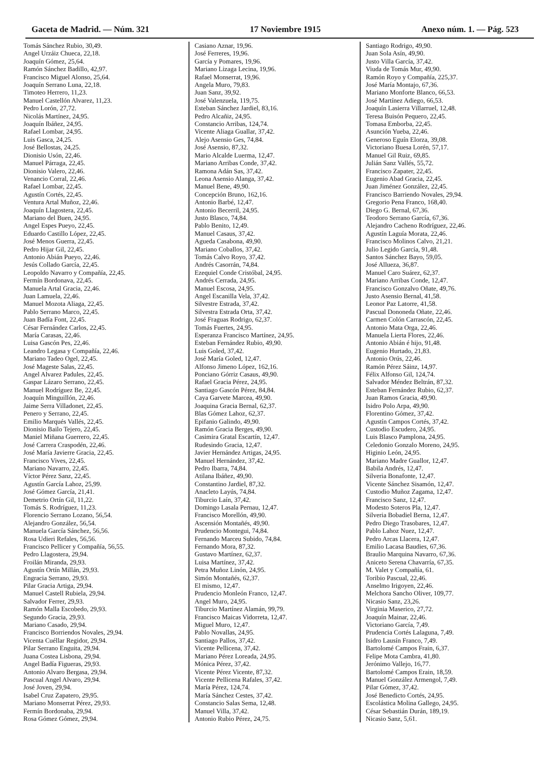Gaceta de Madrid. — Núm. 321 17 Noviembre 1915 Anexo núm. 1. — Pág. 523
Tomás Sánchez Rubio, 30,49.
Angel Urzáiz Chueca, 22,18.
Joaquín Gómez, 25,64.
Ramón Sánchez Badillo, 42,97.
Francisco Miguel Alonso, 25,64.
Joaquín Serrano Luna, 22,18.
Timoteo Herrero, 11,23.
Manuel Castellón Alvarez, 11,23.
Pedro Lorón, 27,72.
Nicolás Martínez, 24,95.
Joaquín Ibáñez, 24,95.
Rafael Lombar, 24,95.
Luis Gasca, 24,25.
José Bellostas, 24,25.
Dionisio Usón, 22,46.
Manuel Párraga, 22,45.
Dionisio Valero, 22,46.
Venancio Corral, 22,46.
Rafael Lombar, 22,45.
Agustín Cortés, 22,45.
Ventura Artal Muñoz, 22,46.
Joaquín Llagostera, 22,45.
Mariano del Buen, 24,95.
Angel Espes Pueyo, 22,45.
Eduardo Castillo López, 22,45.
José Menos Guerra, 22,45.
Pedro Hijar Gil, 22,45.
Antonio Abián Pueyo, 22,46.
Jesús Collado García, 22,45.
Leopoldo Navarro y Compañía, 22,45.
Fermín Bordonava, 22,45.
Manuela Artal Gracia, 22,46.
Juan Lamuela, 22,46.
Manuel Mozota Aliaga, 22,45.
Pablo Serrano Marco, 22,45.
Juan Badía Font, 22,45.
César Fernández Carlos, 22,45.
María Carasas, 22,46.
Luisa Gascón Pes, 22,46.
Leandro Legasa y Compañía, 22,46.
Mariano Tadeo Ogel, 22,45.
José Mageste Salas, 22,45.
Angel Alvarez Padules, 22,45.
Gaspar Lázaro Serrano, 22,45.
Manuel Rodríguez Be, 22,45.
Joaquín Minguillón, 22,46.
Jaime Serra Villadonet, 22,45.
Penero y Serrano, 22,45.
Emilio Marqués Vallés, 22,45.
Dionisio Bailo Tejero, 22,45.
Maniel Miñana Guerrero, 22,45.
José Carrera Craspodén, 22,46.
José María Javierre Gracia, 22,45.
Francisco Vives, 22,45.
Mariano Navarro, 22,45.
Víctor Pérez Sanz, 22,45.
Agustín García Lahoz, 25,99.
José Gómez García, 21,41.
Demetrio Ortín Gil, 11,22.
Tomás S. Rodríguez, 11,23.
Florencio Serrano Lozano, 56,54.
Alejandro González, 56,54.
Manuela García Sánchez, 56,56.
Rosa Udieri Refales, 56,56.
Francisco Pellicer y Compañía, 56,55.
Pedro Llagostera, 29,94.
Froilán Miranda, 29,93.
Agustín Ortín Millán, 29,93.
Engracia Serrano, 29,93.
Pilar Gracia Artiga, 29,94.
Manuel Castell Rubiela, 29,94.
Salvador Ferrer, 29,93.
Ramón Malla Escobedo, 29,93.
Segundo Gracia, 29,93.
Mariano Casado, 29,94.
Francisco Borriendos Novales, 29,94.
Vicenta Cuéllar Regidor, 29,94.
Pilar Serrano Enguita, 29,94.
Juana Costea Lisbona, 29,94.
Angel Badía Figueras, 29,93.
Antonio Alvaro Bergasa, 29,94.
Pascual Angel Alvaro, 29,94.
José Joven, 29,94.
Isabel Cruz Zapatero, 29,95.
Mariano Monserrat Pérez, 29,93.
Fermín Bordonaba, 29,94.
Rosa Gómez Gómez, 29,94.
Casiano Aznar, 19,96.
José Ferreres, 19,96.
García y Pomares, 19,96.
Mariano Lizaga Lecina, 19,96.
Rafael Monserrat, 19,96.
Angela Muro, 79,83.
Juan Sanz, 39,92.
José Valenzuela, 119,75.
Esteban Sánchez Jardiel, 83,16.
Pedro Alcañiz, 24,95.
Constancio Arribas, 124,74.
Vicente Aliaga Guallar, 37,42.
Alejo Asensio Ges, 74,84.
José Asensio, 87,32.
Mario Alcalde Luerma, 12,47.
Mariano Arribas Conde, 37,42.
Ramona Adán Sas, 37,42.
Leona Asensio Alanga, 37,42.
Manuel Bene, 49,90.
Concepción Bruno, 162,16.
Antonio Barbé, 12,47.
Antonio Becerril, 24,95.
Justo Blasco, 74,84.
Pablo Benito, 12,49.
Manuel Casaus, 37,42.
Agueda Casabona, 49,90.
Mariano Coballos, 37,42.
Tomás Calvo Royo, 37,42.
Andrés Casorrán, 74,84.
Ezequiel Conde Cristóbal, 24,95.
Andrés Cerrada, 24,95.
Manuel Escosa, 24,95.
Angel Escanilla Vela, 37,42.
Silvestre Estrada, 37,42.
Silvestra Estrada Orta, 37,42.
José Fraguas Rodrigo, 62,37.
Tomás Fuertes, 24,95.
Esperanza Francisco Martínez, 24,95.
Esteban Fernández Rubio, 49,90.
Luis Goled, 37,42.
José María Goled, 12,47.
Alfonso Jimeno López, 162,16.
Ponciano Górriz Casaus, 49,90.
Rafael Gracia Pérez, 24,95.
Santiago Gascón Pérez, 84,84.
Caya Garvete Marcea, 49,90.
Joaquina Gracia Bernal, 62,37.
Blas Gómez Lahoz, 62,37.
Epifanio Galindo, 49,90.
Ramón Gracia Berges, 49,90.
Casimira Gratal Escartín, 12,47.
Rudesindo Gracia, 12,47.
Javier Hernández Artigas, 24,95.
Manuel Hernández, 37,42.
Pedro Ibarra, 74,84.
Atilana Ibáñez, 49,90.
Constantino Jardiel, 87,32.
Anacleto Layús, 74,84.
Tiburcio Laín, 37,42.
Domingo Lasala Pernau, 12,47.
Francisco Morellón, 49,90.
Ascensión Montañés, 49,90.
Prudencio Montegui, 74,84.
Fernando Marceu Subido, 74,84.
Fernando Mora, 87,32.
Gustavo Martínez, 62,37.
Luisa Martínez, 37,42.
Petra Muñoz Linón, 24,95.
Simón Montañés, 62,37.
El mismo, 12,47.
Prudencio Monleón Franco, 12,47.
Angel Muro, 24,95.
Tiburcio Martínez Alamán, 99,79.
Francisco Maicas Vidorreta, 12,47.
Miguel Muro, 12,47.
Pablo Novallas, 24,95.
Santiago Pallos, 37,42.
Vicente Pellicena, 37,42.
Mariano Pérez Loreada, 24,95.
Mónica Pérez, 37,42.
Vicente Pérez Vicente, 87,32.
Vicente Pellicena Rafales, 37,42.
María Pérez, 124,74.
María Sánchez Cestes, 37,42.
Constancio Salas Sema, 12,48.
Manuel Villa, 37,42.
Antonio Rubio Pérez, 24,75.
Santiago Rodrigo, 49,90.
Juan Sola Asín, 49,90.
Justo Villa García, 37,42.
Viuda de Tomás Mur, 49,90.
Ramón Royo y Compañía, 225,37.
José María Montajo, 67,36.
Mariano Monforte Blanco, 66,53.
José Martínez Adiego, 66,53.
Joaquín Lasierra Villarruel, 12,48.
Teresa Buisón Pequero, 22,45.
Tomasa Emborba, 22,45.
Asunción Yueba, 22,46.
Generoso Eguín Elorza, 39,08.
Victoriano Buesa Lorén, 57,17.
Manuel Gil Ruiz, 69,85.
Julián Sanz Vallés, 55,72.
Francisco Zapater, 22,45.
Eugenio Abad Gracia, 22,45.
Juan Jiménez González, 22,45.
Francisco Barriendo Novales, 29,94.
Gregorio Pena Franco, 168,40.
Diego G. Bernal, 67,36.
Teodoro Serrano García, 67,36.
Alejandro Cacheno Rodríguez, 22,46.
Agustín Laguía Morata, 22,46.
Francisco Molinos Calvo, 21,21.
Julio Legido García, 91,48.
Santos Sánchez Bayo, 59,05.
José Allueza, 36,87.
Manuel Caro Suárez, 62,37.
Mariano Arribas Conde, 12,47.
Francisco Gonzalvo Oñate, 49,76.
Justo Asensio Bernal, 41,58.
Leonor Paz Latorre, 41,58.
Pascual Dononeda Oñate, 22,46.
Carmen Colón Carrascón, 22,45.
Antonio Mata Orga, 22,46.
Manuela Lierta Flores, 22,46.
Antonio Abián é hijo, 91,48.
Eugenio Hurtado, 21,83.
Antonio Orús, 22,46.
Ramón Pérez Sáinz, 14,97.
Félix Alfonso Gil, 124,74.
Salvador Méndez Beltrán, 87,32.
Esteban Fernández Rubio, 62,37.
Juan Ramos Gracia, 49,90.
Isidro Polo Arpa, 49,90.
Florentino Gómez, 37,42.
Agustín Campos Cortés, 37,42.
Custodio Escudero, 24,95.
Luis Blasco Pamplona, 24,95.
Celedonio Gonzalo Moreno, 24,95.
Higinio León, 24,95.
Mariano Madre Guallor, 12,47.
Babila Andrés, 12,47.
Silveria Bonafonte, 12,47.
Vicente Sánchez Sisamón, 12,47.
Custodio Muñoz Zagama, 12,47.
Francisco Sanz, 12,47.
Modesto Soteros Pla, 12,47.
Silveria Bobadiel Berna, 12,47.
Pedro Diego Trasobares, 12,47.
Pablo Lahoz Nuez, 12,47.
Pedro Arcas Llacera, 12,47.
Emilio Lacasa Baudies, 67,36.
Braulio Marquina Navarro, 67,36.
Aniceto Serena Chavarría, 67,35.
M. Valet y Compañía, 61.
Toribio Pascual, 22,46.
Anselmo Irigoyen, 22,46.
Melchora Sancho Oliver, 109,77.
Nicasio Sanz, 23,26.
Virginia Maserico, 27,72.
Joaquín Mainar, 22,46.
Victoriano García, 7,49.
Prudencia Cortés Lalaguna, 7,49.
Isidro Lausín Franco, 7,49.
Bartolomé Campos Frain, 6,37.
Felipe Mota Cambra, 41,80.
Jerónimo Vallejo, 16,77.
Bartolomé Campos Erain, 18,59.
Manuel González Armengol, 7,49.
Pilar Gómez, 37,42.
José Benedicto Cortés, 24,95.
Escolástica Molina Gallego, 24,95.
César Sebastián Durán, 189,19.
Nicasio Sanz, 5,61.